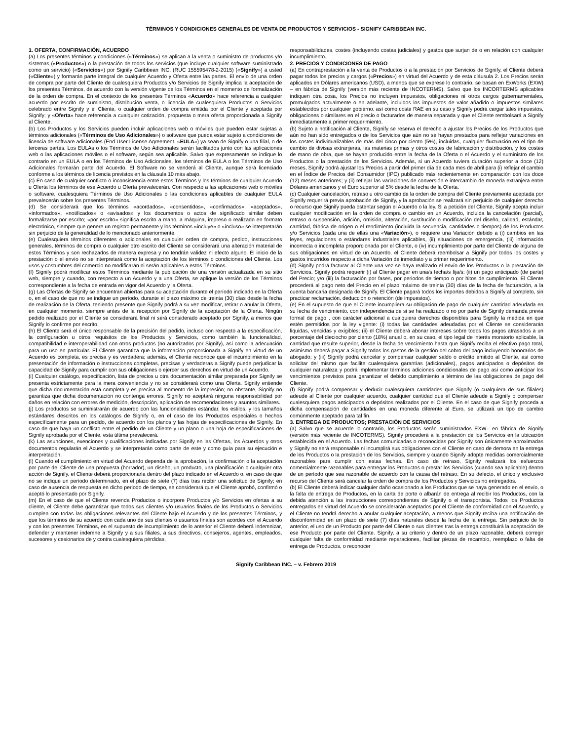TÉRMINOS Y CONDICIONES GENERALES DE VENTA DE PRODUCTOS Y SERVICIOS - SIGNIFY CARIBBEAN INC.
1. OFERTA, CONFIRMACIÓN, ACUERDO
(a) Los presentes términos y condiciones («Términos») se aplican a la venta o suministro de productos y/o sistemas («Productos») o la prestación de todos los servicios (que incluye cualquier software suministrado como un servicio) («Servicios») por Signify Caribbean INC. (RUC 155595478-2-2015) («Signify») a usted («Cliente») y formarán parte integral de cualquier Acuerdo y Oferta entre las partes. El envío de una orden de compra por parte del Cliente de cualesquiera Productos y/o Servicios de Signify implica la aceptación de los presentes Términos, de acuerdo con la versión vigente de los Términos en el momento de formalización de la orden de compra. En el contexto de los presentes Términos «Acuerdo» hace referencia a cualquier acuerdo por escrito de suministro, distribución venta, o licencia de cualesquiera Productos o Servicios celebrado entre Signify y el Cliente, o cualquier orden de compra emitida por el Cliente y aceptada por Signify; y «Oferta» hace referencia a cualquier cotización, propuesta o mera oferta proporcionada a Signify al Cliente.
(b) Los Productos y los Servicios pueden incluir aplicaciones web o móviles que pueden estar sujetas a términos adicionales («Términos de Uso Adicionales») o software que pueda estar sujeto a condiciones de licencia de software adicionales (End User License Agreement, «EULA») ya sean de Signify o una filial, o de terceras partes. Los EULAs o los Términos de Uso Adicionales serán facilitados junto con las aplicaciones web o las aplicaciones móviles o el software, según sea aplicable. Salvo que expresamente se indique lo contrario en un EULA o en los Términos de Uso Adicionales, los términos de EULA o los Términos de Uso Adicionales formarán parte del Acuerdo. El Software no se venderá al Cliente, aunque será licenciado conforme a los términos de licencia previstos en la cláusula 10 más abajo.
(c) En caso de cualquier conflicto o inconsistencia entre estos Términos y los términos de cualquier Acuerdo u Oferta los términos de ese Acuerdo u Oferta prevalecerán. Con respecto a las aplicaciones web o móviles o software, cualesquiera Términos de Uso Adicionales o las condiciones aplicables de cualquier EULA prevalecerán sobre los presentes Términos.
(d) Se considerará que los términos «acordados», «consentidos», «confirmados», «aceptados», «informados», «notificados» o «avisados» y los documentos o actos de significado similar deben formalizarse por escrito; «por escrito» significa escrito a mano, a máquina, impreso o realizado en formato electrónico, siempre que genere un registro permanente y los términos «incluye» o «incluso» se interpretarán sin perjuicio de la generalidad de lo mencionado anteriormente.
(e) Cualesquiera términos diferentes o adicionales en cualquier orden de compra, pedido, instrucciones generales, términos de compra o cualquier otro escrito del Cliente se considerará una alteración material de estos Términos y son rechazados de manera expresa y no tendrán validez ni efecto alguno. El inicio de la prestación o el envío no se interpretará como la aceptación de los términos o condiciones del Cliente. Los usos y costumbres del comercio no modificarán ni serán aplicables a estos Términos.
(f) Signify podrá modificar estos Términos mediante la publicación de una versión actualizada en su sitio web, siempre y cuando, con respecto a un Acuerdo y a una Oferta, se aplique la versión de los Términos correspondiente a la fecha de entrada en vigor del Acuerdo y la Oferta.
(g) Las Ofertas de Signify se encuentran abiertas para su aceptación durante el período indicado en la Oferta o, en el caso de que no se indique un período, durante el plazo máximo de treinta (30) días desde la fecha de realización de la Oferta, teniendo presente que Signify podrá a su vez modificar, retirar o anular la Oferta, en cualquier momento, siempre antes de la recepción por Signify de la aceptación de la Oferta. Ningún pedido realizado por el Cliente se considerará final ni será considerado aceptado por Signify, a menos que Signify lo confirme por escrito.
(h) El Cliente será el único responsable de la precisión del pedido, incluso con respecto a la especificación, la configuración u otros requisitos de los Productos y Servicios, como también la funcionalidad, compatibilidad e interoperabilidad con otros productos (no autorizados por Signify), así como la adecuación para un uso en particular. El Cliente garantiza que la información proporcionada a Signify en virtud de un Acuerdo es completa, es precisa y es verdadera; además, el Cliente reconoce que el incumplimiento en la presentación de información o instrucciones completas, precisas y verdaderas a Signify puede perjudicar la capacidad de Signify para cumplir con sus obligaciones o ejercer sus derechos en virtud de un Acuerdo.
(i) Cualquier catálogo, especificación, lista de precios u otra documentación similar preparada por Signify se presenta estrictamente para la mera conveniencia y no se considerará como una Oferta. Signify entiende que dicha documentación está completa y es precisa al momento de la impresión; no obstante, Signify no garantiza que dicha documentación no contenga errores. Signify no aceptará ninguna responsabilidad por daños en relación con errores de medición, descripción, aplicación de recomendaciones y asuntos similares.
(j) Los productos se suministrarán de acuerdo con las funcionalidades estándar, los estilos, y los tamaños estándares descritos en los catálogos de Signify o, en el caso de los Productos especiales o hechos específicamente para un pedido, de acuerdo con los planos y las hojas de especificaciones de Signify. En caso de que haya un conflicto entre el pedido de un Cliente y un plano o una hoja de especificaciones de Signify aprobada por el Cliente, esta última prevalecerá.
(k) Las asunciones, exenciones y cualificaciones indicadas por Signify en las Ofertas, los Acuerdos y otros documentos regularán el Acuerdo y se interpretarán como parte de este y como guía para su ejecución e interpretación.
(l) Cuando el cumplimiento en virtud del Acuerdo dependa de la aprobación, la confirmación o la aceptación por parte del Cliente de una propuesta (borrador), un diseño, un producto, una planificación o cualquier otra acción de Signify, el Cliente deberá proporcionarla dentro del plazo indicado en el Acuerdo o, en caso de que no se indique un período determinado, en el plazo de siete (7) días tras recibir una solicitud de Signify; en caso de ausencia de respuesta en dicho periodo de tiempo, se considerará que el Cliente aprobó, confirmó o aceptó lo presentado por Signify.
(m) En el caso de que el Cliente revenda Productos o incorpore Productos y/o Servicios en ofertas a su cliente, el Cliente debe garantizar que todos sus clientes y/o usuarios finales de los Productos o Servicios cumplen con todas las obligaciones relevantes del Cliente bajo el Acuerdo y de los presentes Términos, y que los términos de su acuerdo con cada uno de sus clientes o usuarios finales son acordes con el Acuerdo y con los presentes Términos, en el supuesto de incumplimiento de lo anterior el Cliente deberá indemnizar, defender y mantener indemne a Signify y a sus filiales, a sus directivos, consejeros, agentes, empleados, sucesores y cesionarios de y contra cualesquiera pérdidas,
responsabilidades, costes (incluyendo costas judiciales) y gastos que surjan de o en relación con cualquier incumplimiento.
2. PRECIOS Y CONDICIONES DE PAGO
(a) En contraprestación a la venta de Productos o a la prestación por Servicios de Signify, el Cliente deberá pagar todos los precios y cargos («Precios») en virtud del Acuerdo y de esta cláusula 2. Los Precios serán aplicados en Dólares americanos (USD), a menos que se exprese lo contrario, se basan en ExWorks (EXW) – en fábrica de Signify (versión más reciente de INCOTERMS). Salvo que los INCORTERMS aplicables indiquen otra cosa, los Precios no incluyen impuestos, obligaciones ni otros cargos gubernamentales, promulgados actualmente o en adelante, incluidos los impuestos de valor añadido o impuestos similares establecidos por cualquier gobierno, así como coste RAE en su caso y Signify podrá cargar tales impuestos, obligaciones o similares en el precio o facturarlos de manera separada y que el Cliente rembolsará a Signify inmediatamente a primer requerimiento.
(b) Sujeto a notificación al Cliente, Signify se reserva el derecho a ajustar los Precios de los Productos que aún no han sido entregados o de los Servicios que aún no se hayan prestados para reflejar variaciones en los costes individualizables de más del cinco por ciento (5%), incluidas, cualquier fluctuación en el tipo de cambio de divisas extranjeras, las materias primas y otros costes de fabricación y distribución, y los costes de mano de obra, que se hayan producido entre la fecha de la Oferta o el Acuerdo y el suministro de los Productos o la prestación de los Servicios. Además, si un Acuerdo tuviera duración superior a doce (12) meses, Signify podrá ajustar los Precios a partir del primer día de cada mes de abril para (i) reflejar el cambio en el Índice de Precios del Consumidor (IPC) publicado más recientemente en comparación con los doce (12) meses anteriores; y (ii) reflejar las variaciones de conversión e intercambio de moneda extranjera entre Dólares americanos y el Euro superior al 5% desde la fecha de la Oferta.
(c) Cualquier cancelación, retraso u otro cambio de la orden de compra del Cliente previamente aceptada por Signify requerirá previa aprobación de Signify, y la aprobación se realizará sin perjuicio de cualquier derecho o recurso que Signify pueda ostentar según el Acuerdo o la ley. Si a petición del Cliente, Signify acepta incluir cualquier modificación en la orden de compra o cambio en un Acuerdo, incluida la cancelación (parcial), retraso o suspensión, adición, omisión, alteración, sustitución o modificación del diseño, calidad, estándar, cantidad, fábrica de origen o el rendimiento (incluida la secuencia, cantidades o tiempos) de los Productos y/o Servicios (cada una de ellas una «Variación»), o requiere una Variación debido a (i) cambios en las leyes, regulaciones o estándares industriales aplicables, (ii) situaciones de emergencia, (iii) información incorrecta o incompleta proporcionada por el Cliente, o (iv) incumplimiento por parte del Cliente de alguna de sus obligaciones en virtud de un Acuerdo, el Cliente deberá reembolsar a Signify por todos los costes y gastos incurridos respecto a dicha Variación de inmediato y a primer requerimiento.
(d) Signify podrá facturar al Cliente una vez se haya realizado el envío de los Productos o la prestación de Servicios. Signify podrá requerir (i) al Cliente pagar en una/s fecha/s fija/s; (ii) un pago anticipado (de parte) del Precio; y/o (iii) la facturación por fases, por periodos de tiempo o por hitos de cumplimiento. El Cliente procederá al pago neto del Precio en el plazo máximo de treinta (30) días de la fecha de facturación, a la cuenta bancaria designada de Signify. El Cliente pagará todos los importes debidos a Signify al completo, sin practicar reclamación, deducción o retención (de impuestos).
(e) En el supuesto de que el Cliente incumpliera su obligación de pago de cualquier cantidad adeudada en su fecha de vencimiento, con independencia de si se ha realizado o no por parte de Signify demanda previa formal de pago , con carácter adicional a cualquiera derechos disponibles para Signify la medida en que estén permitidos por la ley vigente: (i) todas las cantidades adeudadas por el Cliente se considerarán liquidas, vencidas y exigibles; (ii) el Cliente deberá abonar intereses sobre todos los pagos atrasados a un porcentaje del dieciocho por ciento (18%) anual o, en su caso, el tipo legal de interés moratorio aplicable, la cantidad que resulte superior, desde la fecha de vencimiento hasta que Signify reciba el efectivo pago total, asimismo deberá pagar a Signify todos los gastos de la gestión del cobro del pago incluyendo honorarios de abogado; y (iii) Signify podrá cancelar y compensar cualquier saldo o crédito emitido al Cliente, así como solicitar del mismo que facilite cualesquiera garantías (adicionales), pagos anticipados o depósitos de cualquier naturaleza y podrá implementar términos adiciones condicionales de pago así como anticipar los vencimientos previstos para garantizar el debido cumplimiento a término de las obligaciones de pago del Cliente.
(f) Signify podrá compensar y deducir cualesquiera cantidades que Signify (o cualquiera de sus filiales) adeude al Cliente por cualquier acuerdo, cualquier cantidad que el Cliente adeude a Signify o compensar cualesquiera pagos anticipados o depósitos realizados por el Cliente. En el caso de que Signify proceda a dicha compensación de cantidades en una moneda diferente al Euro, se utilizará un tipo de cambio comúnmente aceptado para tal fin.
3. ENTREGA DE PRODUCTOS; PRESTACIÓN DE SERVICIOS
(a) Salvo que se acuerde lo contrario, los Productos serán suministrados EXW– en fábrica de Signify (versión más reciente de INCOTERMS). Signify procederá a la prestación de los Servicios en la ubicación establecida en el Acuerdo. Las fechas comunicadas o reconocidas por Signify son únicamente aproximadas y Signify no será responsable ni incumplirá sus obligaciones con el Cliente en caso de demora en la entrega de los Productos o la prestación de los Servicios, siempre y cuando Signify adopte medidas comercialmente razonables para cumplir con estas fechas. En caso de retraso, Signify realizará los esfuerzos comercialmente razonables para entregar los Productos o prestar los Servicios (cuando sea aplicable) dentro de un período que sea razonable de acuerdo con la causa del retraso. En su defecto, el único y exclusivo recurso del Cliente será cancelar la orden de compra de los Productos y Servicios no entregados.
(b) El Cliente deberá indicar cualquier daño ocasionado a los Productos que se haya generado en el envío, o la falta de entrega de Productos, en la carta de porte o albarán de entrega al recibir los Productos, con la debida atención a las instrucciones correspondientes de Signify o el transportista. Todos los Productos entregados en virtud del Acuerdo se considerarán aceptados por el Cliente de conformidad con el Acuerdo, y el Cliente no tendrá derecho a anular cualquier aceptación, a menos que Signify reciba una notificación de disconformidad en un plazo de siete (7) días naturales desde la fecha de la entrega. Sin perjuicio de lo anterior, el uso de un Producto por parte del Cliente o sus clientes tras la entrega constituirá la aceptación de ese Producto por parte del Cliente. Signify, a su criterio y dentro de un plazo razonable, deberá corregir cualquier falta de conformidad mediante reparaciones, facilitar piezas de recambio, reemplazo o falta de entrega de Productos, o reconocer
Signify Caribbean INC. – v. Febrero 2019